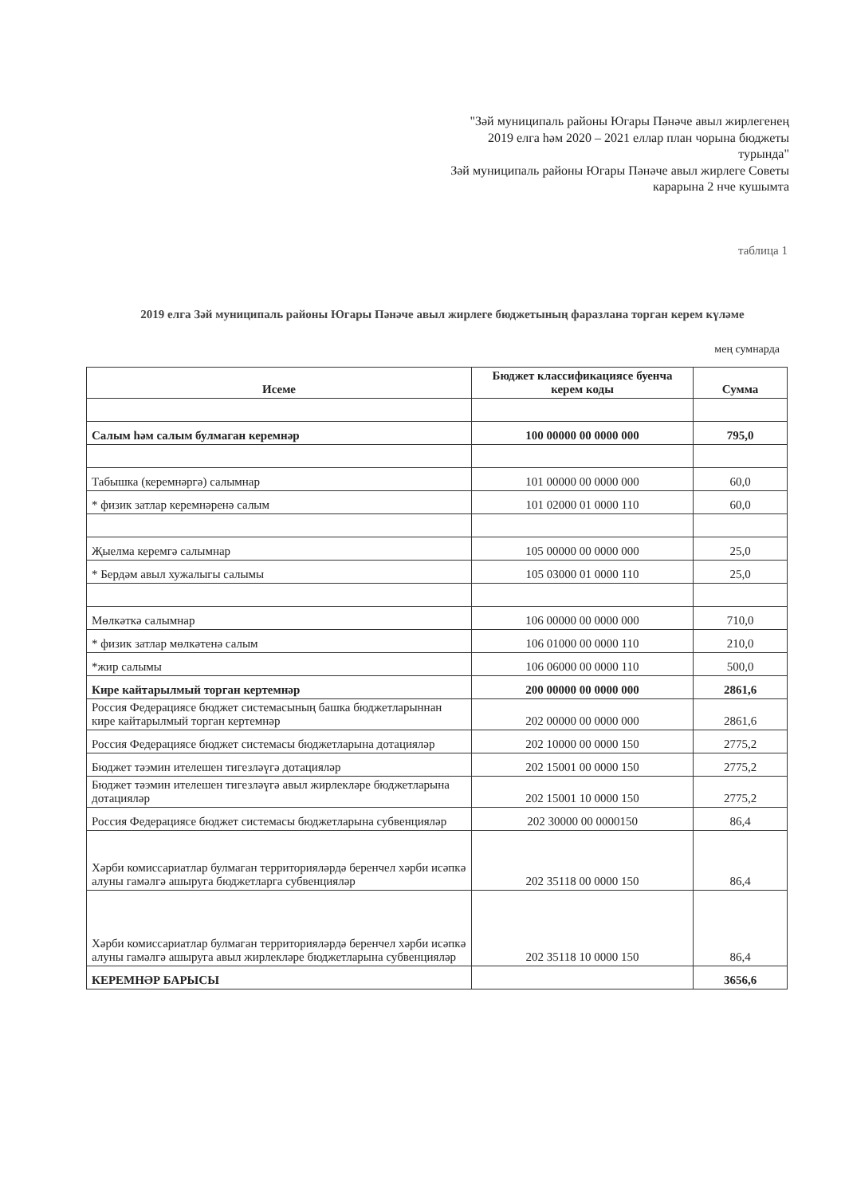"Зәй муниципаль районы Югары Пәнәче авыл жирлегенең 2019 елга һәм 2020 – 2021 еллар план чорына бюджеты турында"
Зәй муниципаль районы Югары Пәнәче авыл жирлеге Советы карарына 2 нче кушымта
таблица 1
2019 елга Зәй муниципаль районы Югары Пәнәче авыл жирлеге бюджетының фаразлана торган керем күләме
мең сумнарда
| Исеме | Бюджет классификациясе буенча керем коды | Сумма |
| --- | --- | --- |
| Салым һәм салым булмаган керемнәр | 100 00000 00 0000 000 | 795,0 |
| Табышка (керемнәргә) салымнар | 101 00000 00 0000 000 | 60,0 |
| * физик затлар керемнәренә салым | 101 02000 01 0000 110 | 60,0 |
| Җыелма керемгә салымнар | 105 00000 00 0000 000 | 25,0 |
| * Бердәм авыл хужалыгы салымы | 105 03000 01 0000 110 | 25,0 |
| Мөлкәткә салымнар | 106 00000 00 0000 000 | 710,0 |
| * физик затлар мөлкәтенә салым | 106 01000 00 0000 110 | 210,0 |
| *жир салымы | 106 06000 00 0000 110 | 500,0 |
| Кире кайтарылмый торган кертемнәр | 200 00000 00 0000 000 | 2861,6 |
| Россия Федерациясе бюджет системасының башка бюджетларыннан кире кайтарылмый торган кертемнәр | 202 00000 00 0000 000 | 2861,6 |
| Россия Федерациясе бюджет системасы бюджетларына дотацияләр | 202 10000 00 0000 150 | 2775,2 |
| Бюджет тәэмин ителешен тигезләүгә дотацияләр | 202 15001 00 0000 150 | 2775,2 |
| Бюджет тәэмин ителешен тигезләүгә авыл жирлекләре бюджетларына дотацияләр | 202 15001 10 0000 150 | 2775,2 |
| Россия Федерациясе бюджет системасы бюджетларына субвенцияләр | 202 30000 00 0000150 | 86,4 |
| Хәрби комиссариатлар булмаган территорияләрдә беренчел хәрби исәпкә алуны гамәлгә ашыруга бюджетларга субвенцияләр | 202 35118 00 0000 150 | 86,4 |
| Хәрби комиссариатлар булмаган территорияләрдә беренчел хәрби исәпкә алуны гамәлгә ашыруга авыл жирлекләре бюджетларына субвенцияләр | 202 35118 10 0000 150 | 86,4 |
| КЕРЕМНӘР БАРЫСЫ | | 3656,6 |